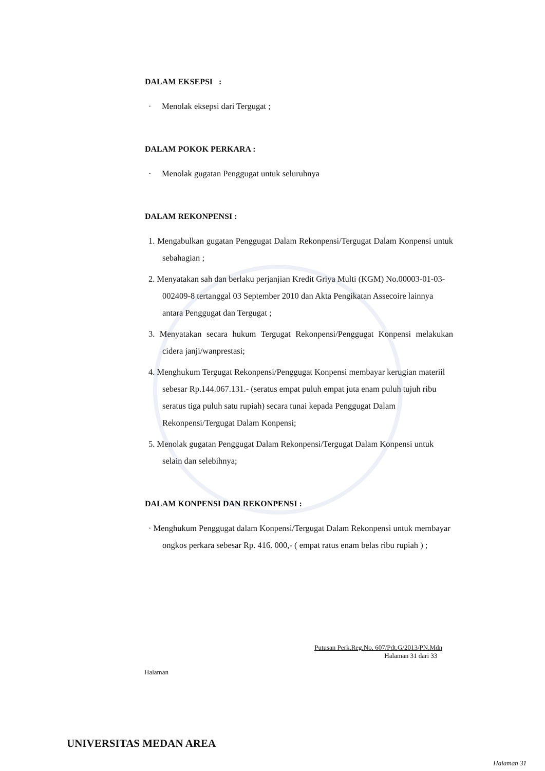DALAM EKSEPSI :
· Menolak eksepsi dari Tergugat ;
DALAM POKOK PERKARA :
· Menolak gugatan Penggugat untuk seluruhnya
DALAM REKONPENSI :
1. Mengabulkan gugatan Penggugat Dalam Rekonpensi/Tergugat Dalam Konpensi untuk sebahagian ;
2. Menyatakan sah dan berlaku perjanjian Kredit Griya Multi (KGM) No.00003-01-03-002409-8 tertanggal 03 September 2010 dan Akta Pengikatan Assecoire lainnya antara Penggugat dan Tergugat ;
3. Menyatakan secara hukum Tergugat Rekonpensi/Penggugat Konpensi melakukan cidera janji/wanprestasi;
4. Menghukum Tergugat Rekonpensi/Penggugat Konpensi membayar kerugian materiil sebesar Rp.144.067.131.- (seratus empat puluh empat juta enam puluh tujuh ribu seratus tiga puluh satu rupiah) secara tunai kepada Penggugat Dalam Rekonpensi/Tergugat Dalam Konpensi;
5. Menolak gugatan Penggugat Dalam Rekonpensi/Tergugat Dalam Konpensi untuk selain dan selebihnya;
DALAM KONPENSI DAN REKONPENSI :
· Menghukum Penggugat dalam Konpensi/Tergugat Dalam Rekonpensi untuk membayar ongkos perkara sebesar Rp. 416. 000,- ( empat ratus enam belas ribu rupiah ) ;
Putusan Perk.Reg.No. 607/Pdt.G/2013/PN.Mdn
Halaman 31 dari 33
Halaman
UNIVERSITAS MEDAN AREA
Halaman 31